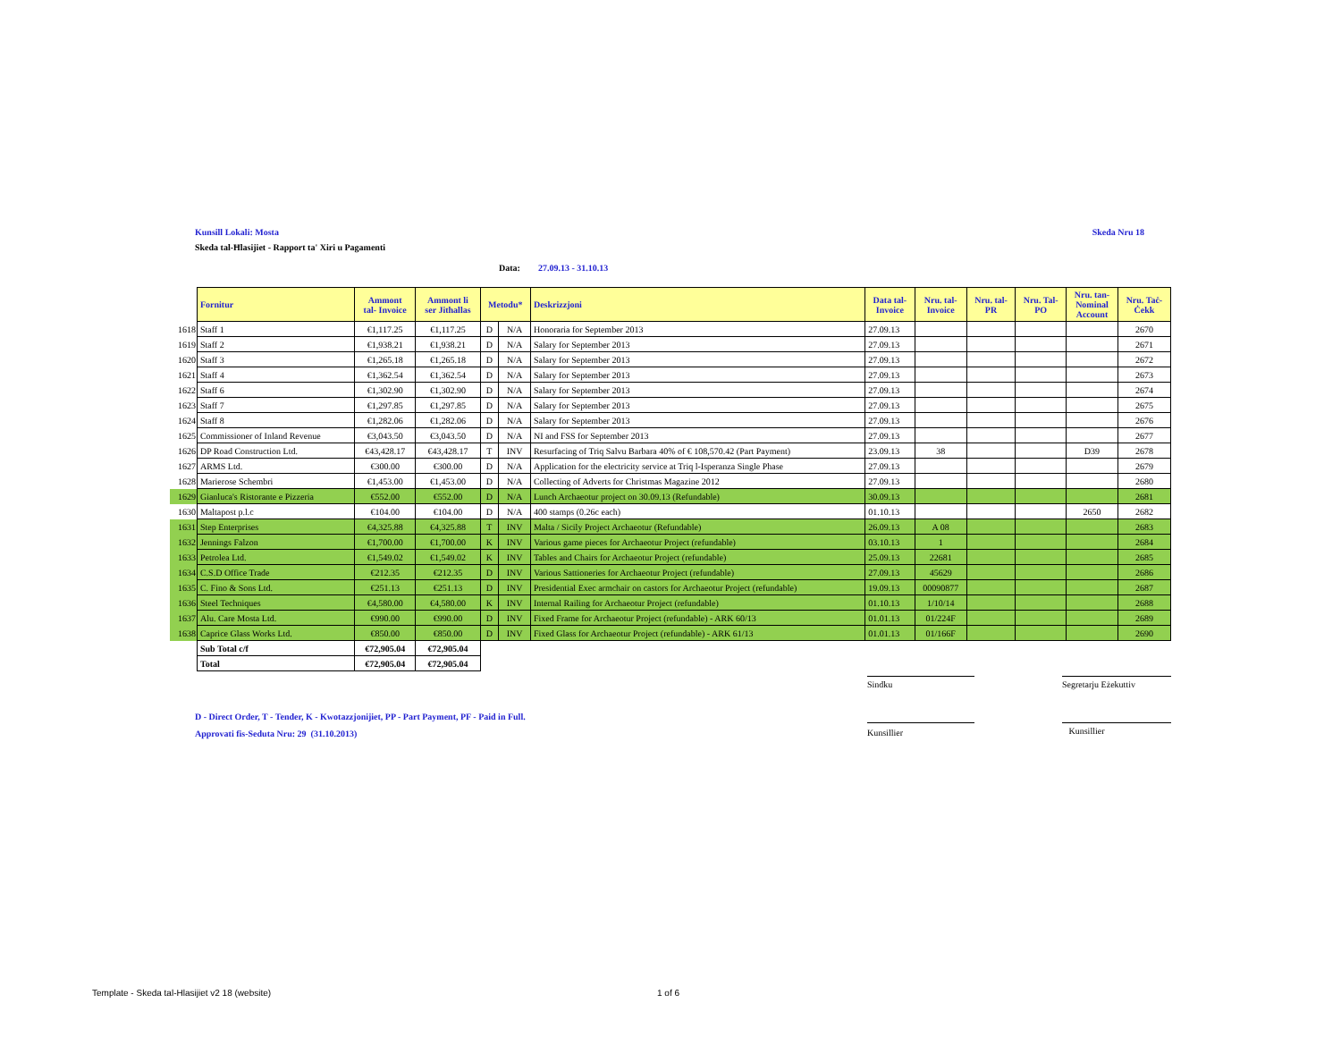Kunsill Lokali: Mosta Skeda Nru 18
Skeda tal-Ħlasijiet - Rapport ta' Xiri u Pagamenti
Data: 27.09.13 - 31.10.13
| | Fornitur | Ammont tal- Invoice | Ammont li ser Jithallas | Metodu* | | Deskrizzjoni | Data tal- Invoice | Nru. tal- Invoice | Nru. tal- PR | Nru. Tal- PO | Nru. tan- Nominal Account | Nru. Taċ- Ċekk |
| 1618 | Staff 1 | €1,117.25 | €1,117.25 | D | N/A | Honoraria for September 2013 | 27.09.13 | | | | | 2670 |
| 1619 | Staff 2 | €1,938.21 | €1,938.21 | D | N/A | Salary for September 2013 | 27.09.13 | | | | | 2671 |
| 1620 | Staff 3 | €1,265.18 | €1,265.18 | D | N/A | Salary for September 2013 | 27.09.13 | | | | | 2672 |
| 1621 | Staff 4 | €1,362.54 | €1,362.54 | D | N/A | Salary for September 2013 | 27.09.13 | | | | | 2673 |
| 1622 | Staff 6 | €1,302.90 | €1,302.90 | D | N/A | Salary for September 2013 | 27.09.13 | | | | | 2674 |
| 1623 | Staff 7 | €1,297.85 | €1,297.85 | D | N/A | Salary for September 2013 | 27.09.13 | | | | | 2675 |
| 1624 | Staff 8 | €1,282.06 | €1,282.06 | D | N/A | Salary for September 2013 | 27.09.13 | | | | | 2676 |
| 1625 | Commissioner of Inland Revenue | €3,043.50 | €3,043.50 | D | N/A | NI and FSS for September 2013 | 27.09.13 | | | | | 2677 |
| 1626 | DP Road Construction Ltd. | €43,428.17 | €43,428.17 | T | INV | Resurfacing of Triq Salvu Barbara 40% of € 108,570.42 (Part Payment) | 23.09.13 | 38 | | | D39 | 2678 |
| 1627 | ARMS Ltd. | €300.00 | €300.00 | D | N/A | Application for the electricity service at Triq l-Isperanza Single Phase | 27.09.13 | | | | | 2679 |
| 1628 | Marierose Schembri | €1,453.00 | €1,453.00 | D | N/A | Collecting of Adverts for Christmas Magazine 2012 | 27.09.13 | | | | | 2680 |
| 1629 | Gianluca's Ristorante e Pizzeria | €552.00 | €552.00 | D | N/A | Lunch Archaeotur project on 30.09.13 (Refundable) | 30.09.13 | | | | | 2681 |
| 1630 | Maltapost p.l.c | €104.00 | €104.00 | D | N/A | 400 stamps (0.26c each) | 01.10.13 | | | | 2650 | 2682 |
| 1631 | Step Enterprises | €4,325.88 | €4,325.88 | T | INV | Malta / Sicily Project Archaeotur (Refundable) | 26.09.13 | A 08 | | | | 2683 |
| 1632 | Jennings Falzon | €1,700.00 | €1,700.00 | K | INV | Various game pieces for Archaeotur Project (refundable) | 03.10.13 | 1 | | | | 2684 |
| 1633 | Petrolea Ltd. | €1,549.02 | €1,549.02 | K | INV | Tables and Chairs for Archaeotur Project (refundable) | 25.09.13 | 22681 | | | | 2685 |
| 1634 | C.S.D Office Trade | €212.35 | €212.35 | D | INV | Various Sattioneries for Archaeotur Project (refundable) | 27.09.13 | 45629 | | | | 2686 |
| 1635 | C. Fino & Sons Ltd. | €251.13 | €251.13 | D | INV | Presidential Exec armchair on castors for Archaeotur Project (refundable) | 19.09.13 | 00090877 | | | | 2687 |
| 1636 | Steel Techniques | €4,580.00 | €4,580.00 | K | INV | Internal Railing for Archaeotur Project (refundable) | 01.10.13 | 1/10/14 | | | | 2688 |
| 1637 | Alu. Care Mosta Ltd. | €990.00 | €990.00 | D | INV | Fixed Frame for Archaeotur Project (refundable) - ARK 60/13 | 01.01.13 | 01/224F | | | | 2689 |
| 1638 | Caprice Glass Works Ltd. | €850.00 | €850.00 | D | INV | Fixed Glass for Archaeotur Project (refundable) - ARK 61/13 | 01.01.13 | 01/166F | | | | 2690 |
| | Sub Total c/f | €72,905.04 | €72,905.04 | | | | | | | | | |
| | Total | €72,905.04 | €72,905.04 | | | | | | | | | |
Sindku Segretarju Eżekuttiv
Kunsillier Kunsillier
D - Direct Order, T - Tender, K - Kwotazzjonijiet, PP - Part Payment, PF - Paid in Full.
Approvati fis-Seduta Nru: 29 (31.10.2013)
Template - Skeda tal-Hlasijiet v2 18 (website)
1 of 6